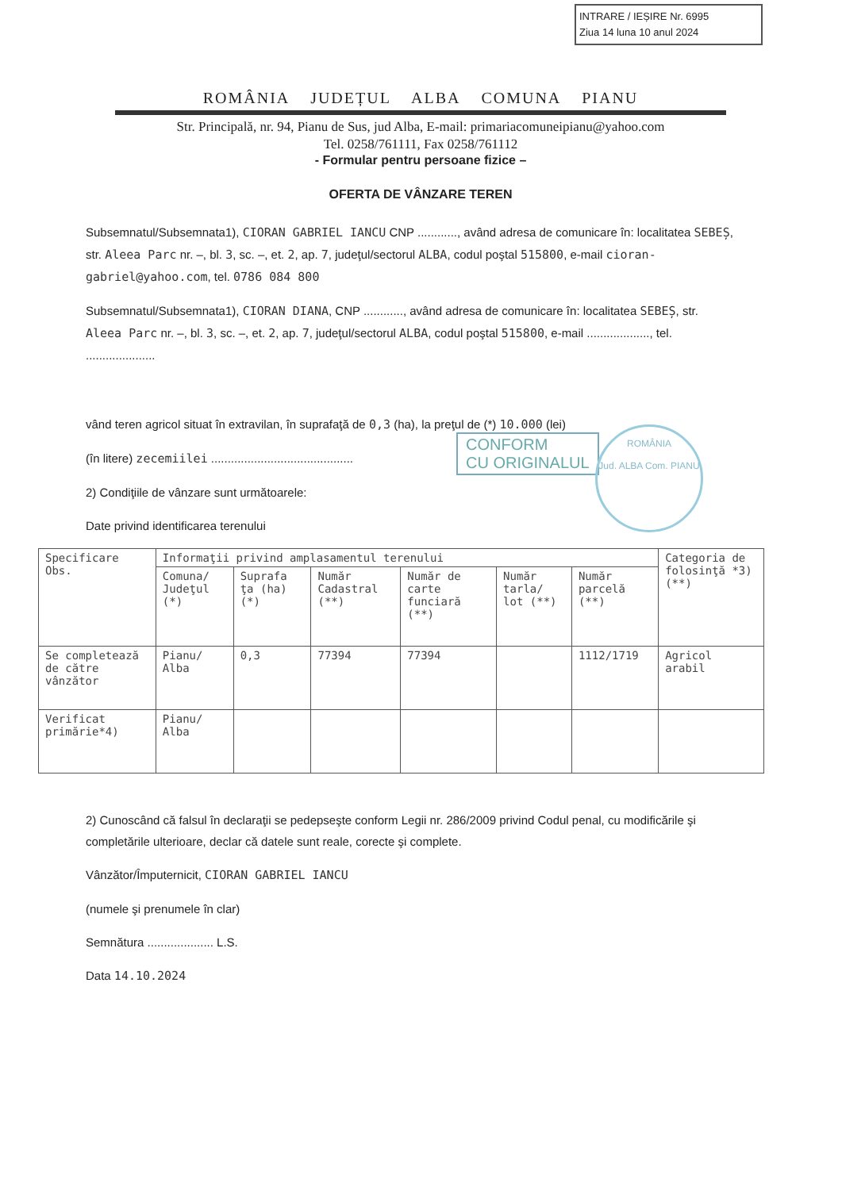INTRARE / IEȘIRE Nr. 6995
Ziua 14 luna 10 anul 2024
ROMÂNIA JUDEȚUL ALBA COMUNA PIANU
Str. Principală, nr. 94, Pianu de Sus, jud Alba, E-mail: primariacomuneipianu@yahoo.com
Tel. 0258/761111, Fax 0258/761112
- Formular pentru persoane fizice –
OFERTA DE VÂNZARE TEREN
Subsemnatul/Subsemnata1), CIORAN GABRIEL IANCU CNP ............, având adresa de comunicare în: localitatea SEBEȘ, str. Aleea Parc nr. –, bl. 3, sc. –, et. 2, ap. 7, judeţul/sectorul ALBA, codul poştal 515800, e-mail cioran-gabriel@yahoo.com, tel. 0786 084 800
Subsemnatul/Subsemnata1), CIORAN DIANA, CNP ............, având adresa de comunicare în: localitatea SEBEȘ, str. Aleea Parc nr. –, bl. 3, sc. –, et. 2, ap. 7, judeţul/sectorul ALBA, codul poştal 515800, e-mail ..................., tel. .....................
vând teren agricol situat în extravilan, în suprafaţă de 0,3 (ha), la preţul de (*) 10.000 (lei)
(în litere) zecemiilei ...........................................
2) Condiţiile de vânzare sunt următoarele:
Date privind identificarea terenului
CONFORM
CU ORIGINALUL
ROMÂNIA
Jud. ALBA Com. PIANU
| Specificare Obs. | Informaţii privind amplasamentul terenului | | | | | | Categoria de folosinţă *3) (**) |
| | Comuna/ Judeţul (*) | Suprafa ţa (ha) (*) | Număr Cadastral (**) | Număr de carte funciară (**) | Număr tarla/ lot (**) | Număr parcelă (**) | |
| Se completează de către vânzător | Pianu/ Alba | 0,3 | 77394 | 77394 | | 1112/1719 | Agricol arabil |
| Verificat primărie*4) | Pianu/ Alba | | | | | | |
2) Cunoscând că falsul în declaraţii se pedepseşte conform Legii nr. 286/2009 privind Codul penal, cu modificările şi completările ulterioare, declar că datele sunt reale, corecte şi complete.
Vânzător/Împuternicit, CIORAN GABRIEL IANCU
(numele şi prenumele în clar)
Semnătura .................... L.S.
Data 14.10.2024